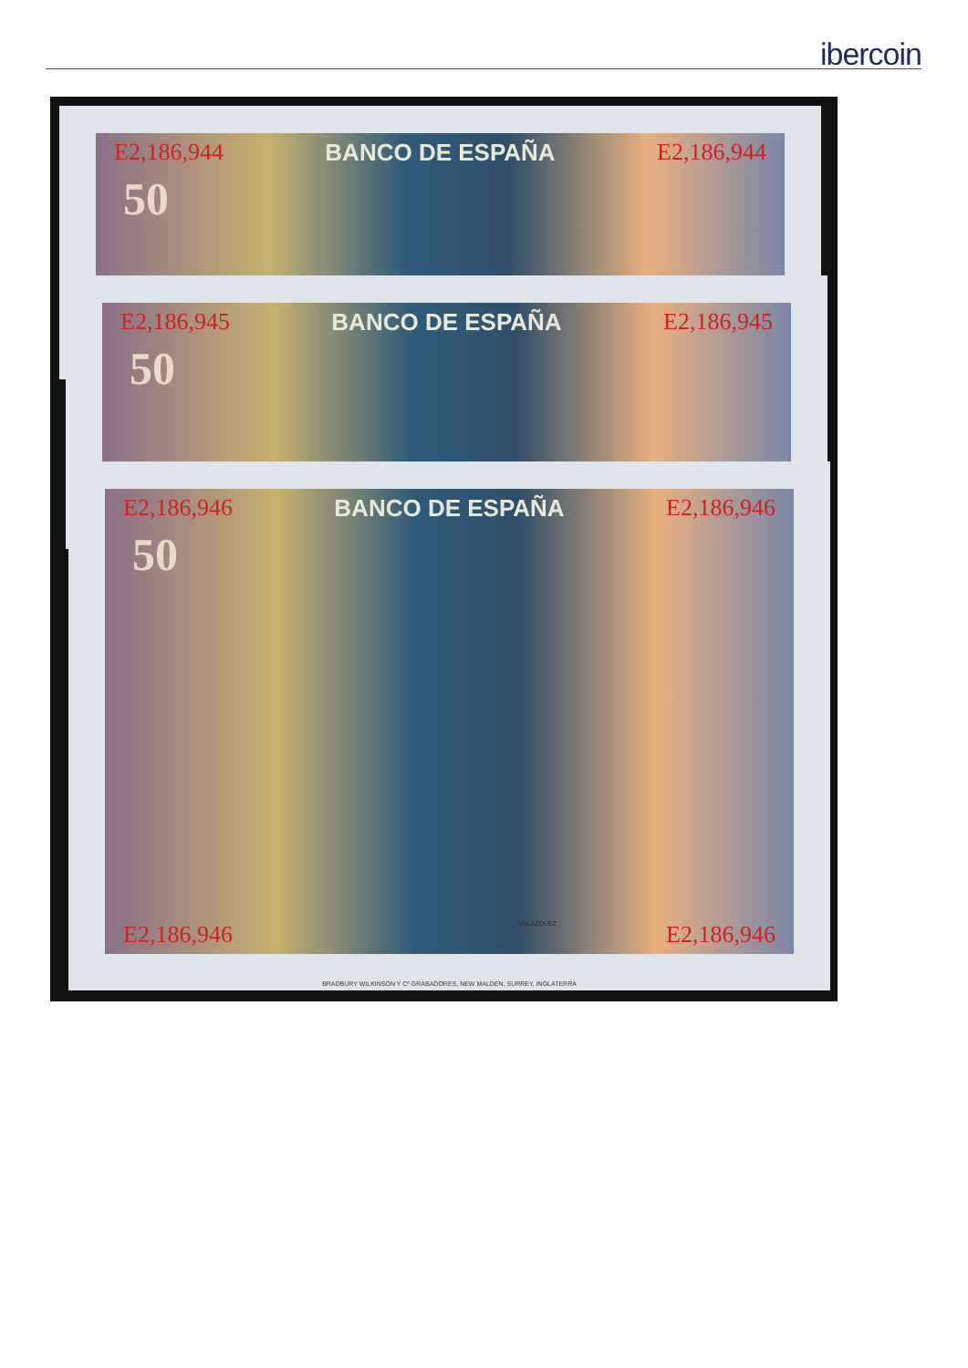ibercoin
E2,186,944 BANCO DE ESPAÑA E2,186,944
50
E2,186,945 BANCO DE ESPAÑA E2,186,945
50
E2,186,946 BANCO DE ESPAÑA E2,186,946
50
VELAZQUEZ
E2,186,946 E2,186,946
BRADBURY WILKINSON Y Cº GRABADORES, NEW MALDEN, SURREY, INGLATERRA